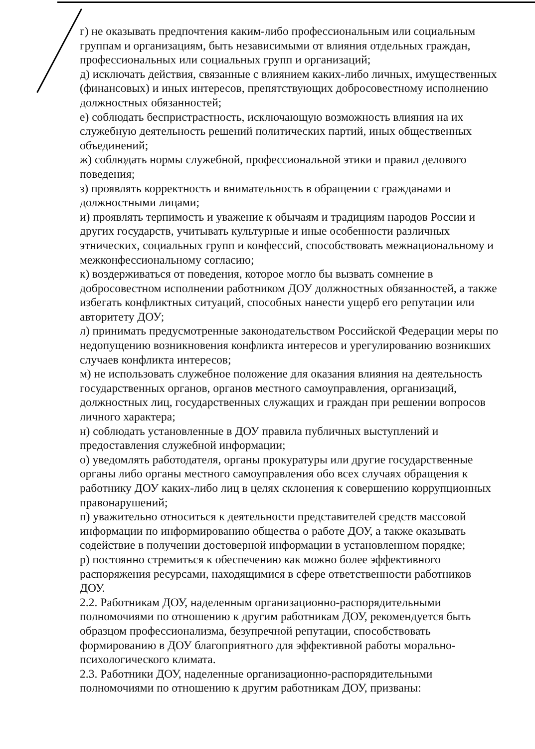г) не оказывать предпочтения каким-либо профессиональным или социальным группам и организациям, быть независимыми от влияния отдельных граждан, профессиональных или социальных групп и организаций;
д) исключать действия, связанные с влиянием каких-либо личных, имущественных (финансовых) и иных интересов, препятствующих добросовестному исполнению должностных обязанностей;
е) соблюдать беспристрастность, исключающую возможность влияния на их служебную деятельность решений политических партий, иных общественных объединений;
ж) соблюдать нормы служебной, профессиональной этики и правил делового поведения;
з) проявлять корректность и внимательность в обращении с гражданами и должностными лицами;
и) проявлять терпимость и уважение к обычаям и традициям народов России и других государств, учитывать культурные и иные особенности различных этнических, социальных групп и конфессий, способствовать межнациональному и межконфессиональному согласию;
к) воздерживаться от поведения, которое могло бы вызвать сомнение в добросовестном исполнении работником ДОУ должностных обязанностей, а также избегать конфликтных ситуаций, способных нанести ущерб его репутации или авторитету ДОУ;
л) принимать предусмотренные законодательством Российской Федерации меры по недопущению возникновения конфликта интересов и урегулированию возникших случаев конфликта интересов;
м) не использовать служебное положение для оказания влияния на деятельность государственных органов, органов местного самоуправления, организаций, должностных лиц, государственных служащих и граждан при решении вопросов личного характера;
н) соблюдать установленные в ДОУ правила публичных выступлений и предоставления служебной информации;
о) уведомлять работодателя, органы прокуратуры или другие государственные органы либо органы местного самоуправления обо всех случаях обращения к работнику ДОУ каких-либо лиц в целях склонения к совершению коррупционных правонарушений;
п) уважительно относиться к деятельности представителей средств массовой информации по информированию общества о работе ДОУ, а также оказывать содействие в получении достоверной информации в установленном порядке;
р) постоянно стремиться к обеспечению как можно более эффективного распоряжения ресурсами, находящимися в сфере ответственности работников ДОУ.
2.2. Работникам ДОУ, наделенным организационно-распорядительными полномочиями по отношению к другим работникам ДОУ, рекомендуется быть образцом профессионализма, безупречной репутации, способствовать формированию в ДОУ благоприятного для эффективной работы морально-психологического климата.
2.3. Работники ДОУ, наделенные организационно-распорядительными полномочиями по отношению к другим работникам ДОУ, призваны: